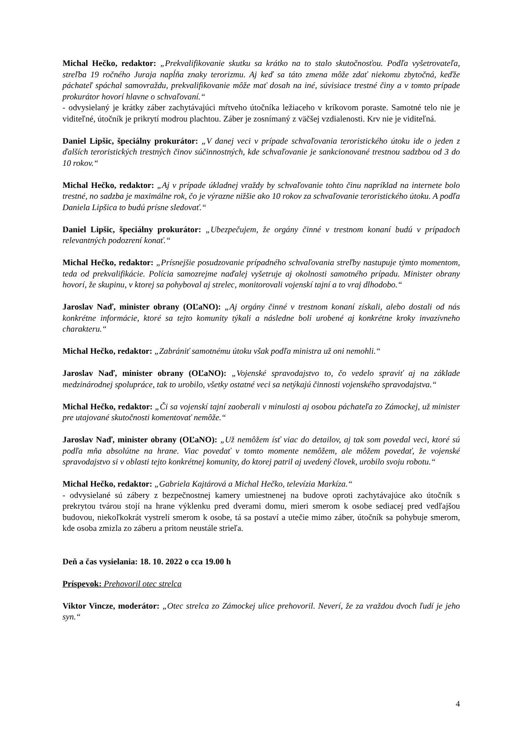Michal Hečko, redaktor: „Prekvalifikovanie skutku sa krátko na to stalo skutočnosťou. Podľa vyšetrovateľa, streľba 19 ročného Juraja napĺňa znaky terorizmu. Aj keď sa táto zmena môže zdať niekomu zbytočná, keďže páchateľ spáchal samovraždu, prekvalifikovanie môže mať dosah na iné, súvisiace trestné činy a v tomto prípade prokurátor hovorí hlavne o schvaľovaní.“
- odvysielaný je krátky záber zachytávajúci mŕtveho útočníka ležiaceho v kríkovom poraste. Samotné telo nie je viditeľné, útočník je prikrytí modrou plachtou. Záber je zosnímaný z väčšej vzdialenosti. Krv nie je viditeľná.
Daniel Lipšic, špeciálny prokurátor: „V danej veci v prípade schvaľovania teroristického útoku ide o jeden z ďalších teroristických trestných činov súčinnostných, kde schvaľovanie je sankcionované trestnou sadzbou od 3 do 10 rokov.“
Michal Hečko, redaktor: „Aj v prípade úkladnej vraždy by schvaľovanie tohto činu napríklad na internete bolo trestné, no sadzba je maximálne rok, čo je výrazne nižšie ako 10 rokov za schvaľovanie teroristického útoku. A podľa Daniela Lipšica to budú prísne sledovať.“
Daniel Lipšic, špeciálny prokurátor: „Ubezpečujem, že orgány činné v trestnom konaní budú v prípadoch relevantných podozrení konať.“
Michal Hečko, redaktor: „Prísnejšie posudzovanie prípadného schvaľovania streľby nastupuje týmto momentom, teda od prekvalifikácie. Polícia samozrejme naďalej vyšetruje aj okolnosti samotného prípadu. Minister obrany hovorí, že skupinu, v ktorej sa pohyboval aj strelec, monitorovali vojenskí tajní a to vraj dlhodobo.“
Jaroslav Naď, minister obrany (OĽaNO): „Aj orgány činné v trestnom konaní získali, alebo dostali od nás konkrétne informácie, ktoré sa tejto komunity týkali a následne boli urobené aj konkrétne kroky invazívneho charakteru.“
Michal Hečko, redaktor: „Zabrániť samotnému útoku však podľa ministra už oni nemohli.“
Jaroslav Naď, minister obrany (OĽaNO): „Vojenské spravodajstvo to, čo vedelo spraviť aj na základe medzinárodnej spolupráce, tak to urobilo, všetky ostatné veci sa netýkajú činnosti vojenského spravodajstva.“
Michal Hečko, redaktor: „Či sa vojenskí tajní zaoberali v minulosti aj osobou páchateľa zo Zámockej, už minister pre utajované skutočnosti komentovať nemôže.“
Jaroslav Naď, minister obrany (OĽaNO): „Už nemôžem ísť viac do detailov, aj tak som povedal veci, ktoré sú podľa mňa absolútne na hrane. Viac povedať v tomto momente nemôžem, ale môžem povedať, že vojenské spravodajstvo si v oblasti tejto konkrétnej komunity, do ktorej patril aj uvedený človek, urobilo svoju robotu.“
Michal Hečko, redaktor: „Gabriela Kajtárová a Michal Hečko, televízia Markíza.“
- odvysielané sú zábery z bezpečnostnej kamery umiestnenej na budove oproti zachytávajúce ako útočník s prekrytou tvárou stojí na hrane výklenku pred dverami domu, mieri smerom k osobe sediacej pred vedľajšou budovou, niekoľkokrát vystrelí smerom k osobe, tá sa postaví a utečie mimo záber, útočník sa pohybuje smerom, kde osoba zmizla zo záberu a pritom neustále strieľa.
Deň a čas vysielania: 18. 10. 2022 o cca 19.00 h
Príspevok: Prehovoril otec strelca
Viktor Vincze, moderátor: „Otec strelca zo Zámockej ulice prehovoril. Neverí, že za vraždou dvoch ľudí je jeho syn.“
4